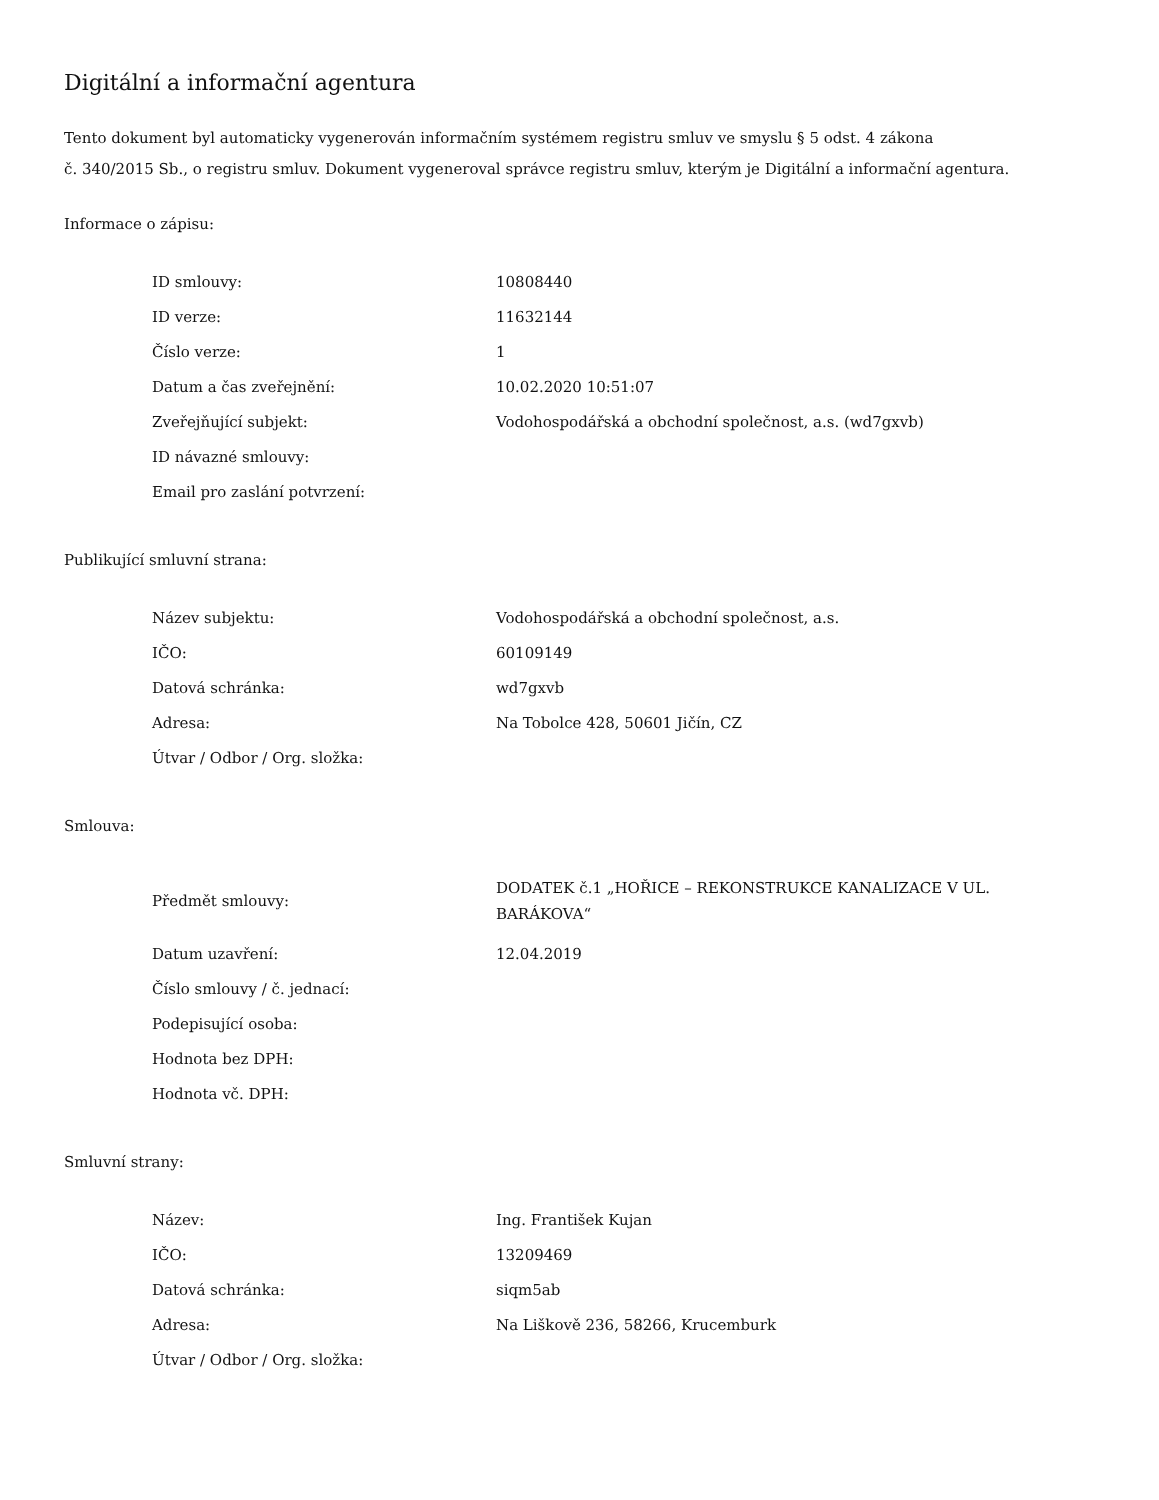Digitální a informační agentura
Tento dokument byl automaticky vygenerován informačním systémem registru smluv ve smyslu § 5 odst. 4 zákona
č. 340/2015 Sb., o registru smluv. Dokument vygeneroval správce registru smluv, kterým je Digitální a informační agentura.
Informace o zápisu:
| ID smlouvy: | 10808440 |
| ID verze: | 11632144 |
| Číslo verze: | 1 |
| Datum a čas zveřejnění: | 10.02.2020 10:51:07 |
| Zveřejňující subjekt: | Vodohospodářská a obchodní společnost, a.s. (wd7gxvb) |
| ID návazné smlouvy: | |
| Email pro zaslání potvrzení: | |
Publikující smluvní strana:
| Název subjektu: | Vodohospodářská a obchodní společnost, a.s. |
| IČO: | 60109149 |
| Datová schránka: | wd7gxvb |
| Adresa: | Na Tobolce 428, 50601 Jičín, CZ |
| Útvar / Odbor / Org. složka: | |
Smlouva:
| Předmět smlouvy: | DODATEK č.1 „HOŘICE – REKONSTRUKCE KANALIZACE V UL. BARÁKOVA“ |
| Datum uzavření: | 12.04.2019 |
| Číslo smlouvy / č. jednací: | |
| Podepisující osoba: | |
| Hodnota bez DPH: | |
| Hodnota vč. DPH: | |
Smluvní strany:
| Název: | Ing. František Kujan |
| IČO: | 13209469 |
| Datová schránka: | siqm5ab |
| Adresa: | Na Liškově 236, 58266, Krucemburk |
| Útvar / Odbor / Org. složka: | |